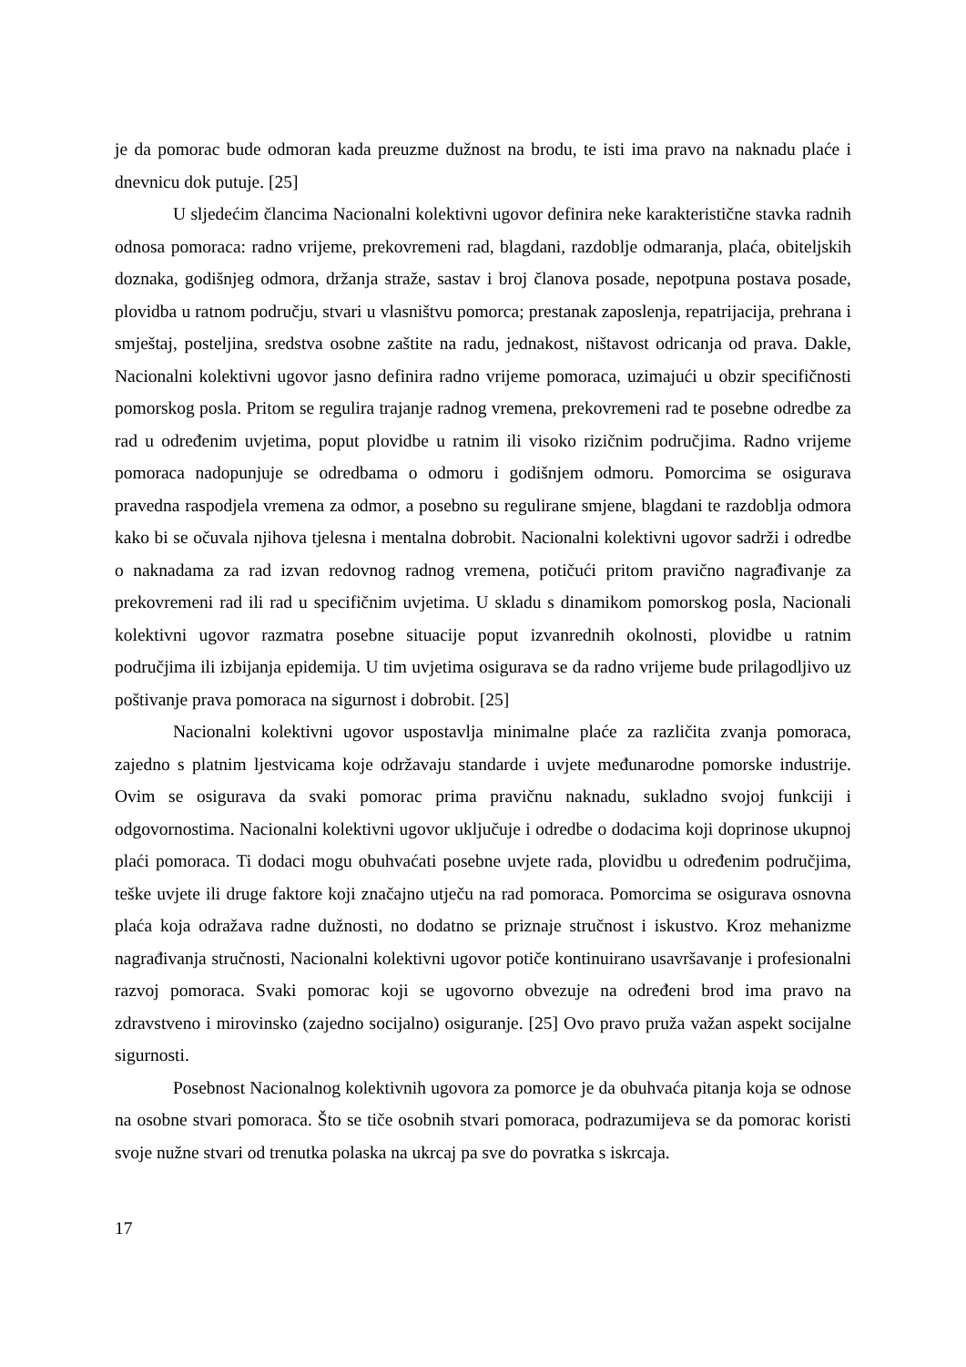je da pomorac bude odmoran kada preuzme dužnost na brodu, te isti ima pravo na naknadu plaće i dnevnicu dok putuje. [25]
U sljedećim člancima Nacionalni kolektivni ugovor definira neke karakteristične stavka radnih odnosa pomoraca: radno vrijeme, prekovremeni rad, blagdani, razdoblje odmaranja, plaća, obiteljskih doznaka, godišnjeg odmora, držanja straže, sastav i broj članova posade, nepotpuna postava posade, plovidba u ratnom području, stvari u vlasništvu pomorca; prestanak zaposlenja, repatrijacija, prehrana i smještaj, posteljina, sredstva osobne zaštite na radu, jednakost, ništavost odricanja od prava. Dakle, Nacionalni kolektivni ugovor jasno definira radno vrijeme pomoraca, uzimajući u obzir specifičnosti pomorskog posla. Pritom se regulira trajanje radnog vremena, prekovremeni rad te posebne odredbe za rad u određenim uvjetima, poput plovidbe u ratnim ili visoko rizičnim područjima. Radno vrijeme pomoraca nadopunjuje se odredbama o odmoru i godišnjem odmoru. Pomorcima se osigurava pravedna raspodjela vremena za odmor, a posebno su regulirane smjene, blagdani te razdoblja odmora kako bi se očuvala njihova tjelesna i mentalna dobrobit. Nacionalni kolektivni ugovor sadrži i odredbe o naknadama za rad izvan redovnog radnog vremena, potičući pritom pravično nagrađivanje za prekovremeni rad ili rad u specifičnim uvjetima. U skladu s dinamikom pomorskog posla, Nacionali kolektivni ugovor razmatra posebne situacije poput izvanrednih okolnosti, plovidbe u ratnim područjima ili izbijanja epidemija. U tim uvjetima osigurava se da radno vrijeme bude prilagodljivo uz poštivanje prava pomoraca na sigurnost i dobrobit. [25]
Nacionalni kolektivni ugovor uspostavlja minimalne plaće za različita zvanja pomoraca, zajedno s platnim ljestvicama koje održavaju standarde i uvjete međunarodne pomorske industrije. Ovim se osigurava da svaki pomorac prima pravičnu naknadu, sukladno svojoj funkciji i odgovornostima. Nacionalni kolektivni ugovor uključuje i odredbe o dodacima koji doprinose ukupnoj plaći pomoraca. Ti dodaci mogu obuhvaćati posebne uvjete rada, plovidbu u određenim područjima, teške uvjete ili druge faktore koji značajno utječu na rad pomoraca. Pomorcima se osigurava osnovna plaća koja odražava radne dužnosti, no dodatno se priznaje stručnost i iskustvo. Kroz mehanizme nagrađivanja stručnosti, Nacionalni kolektivni ugovor potiče kontinuirano usavršavanje i profesionalni razvoj pomoraca. Svaki pomorac koji se ugovorno obvezuje na određeni brod ima pravo na zdravstveno i mirovinsko (zajedno socijalno) osiguranje. [25] Ovo pravo pruža važan aspekt socijalne sigurnosti.
Posebnost Nacionalnog kolektivnih ugovora za pomorce je da obuhvaća pitanja koja se odnose na osobne stvari pomoraca. Što se tiče osobnih stvari pomoraca, podrazumijeva se da pomorac koristi svoje nužne stvari od trenutka polaska na ukrcaj pa sve do povratka s iskrcaja.
17